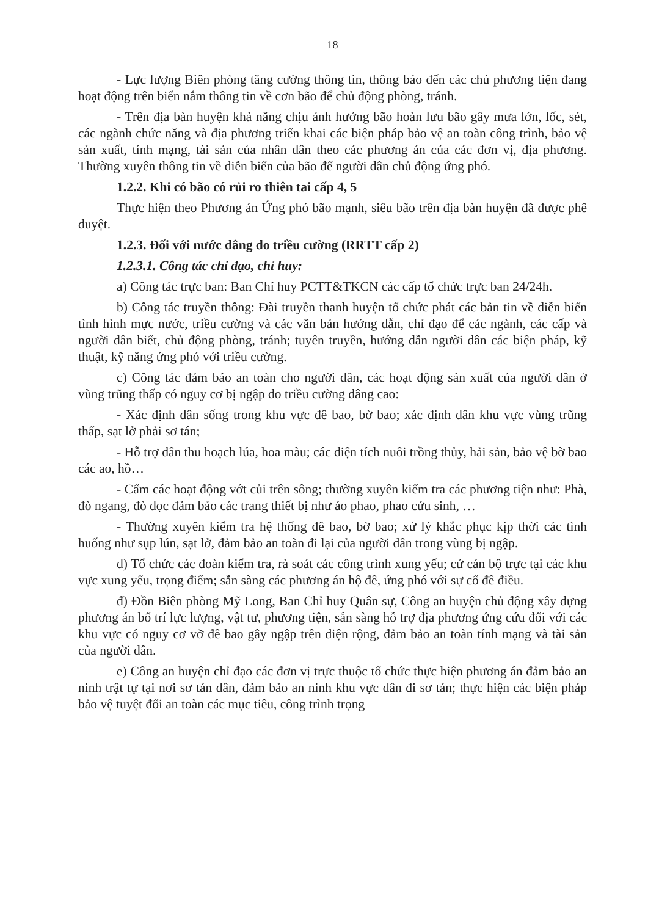18
- Lực lượng Biên phòng tăng cường thông tin, thông báo đến các chủ phương tiện đang hoạt động trên biển nắm thông tin về cơn bão để chủ động phòng, tránh.
- Trên địa bàn huyện khả năng chịu ảnh hưởng bão hoàn lưu bão gây mưa lớn, lốc, sét, các ngành chức năng và địa phương triển khai các biện pháp bảo vệ an toàn công trình, bảo vệ sản xuất, tính mạng, tài sản của nhân dân theo các phương án của các đơn vị, địa phương. Thường xuyên thông tin về diễn biến của bão để người dân chủ động ứng phó.
1.2.2. Khi có bão có rủi ro thiên tai cấp 4, 5
Thực hiện theo Phương án Ứng phó bão mạnh, siêu bão trên địa bàn huyện đã được phê duyệt.
1.2.3. Đối với nước dâng do triều cường (RRTT cấp 2)
1.2.3.1. Công tác chỉ đạo, chỉ huy:
a) Công tác trực ban: Ban Chỉ huy PCTT&TKCN các cấp tổ chức trực ban 24/24h.
b) Công tác truyền thông: Đài truyền thanh huyện tổ chức phát các bản tin về diễn biến tình hình mực nước, triều cường và các văn bản hướng dẫn, chỉ đạo để các ngành, các cấp và người dân biết, chủ động phòng, tránh; tuyên truyền, hướng dẫn người dân các biện pháp, kỹ thuật, kỹ năng ứng phó với triều cường.
c) Công tác đảm bảo an toàn cho người dân, các hoạt động sản xuất của người dân ở vùng trũng thấp có nguy cơ bị ngập do triều cường dâng cao:
- Xác định dân sống trong khu vực đê bao, bờ bao; xác định dân khu vực vùng trũng thấp, sạt lở phải sơ tán;
- Hỗ trợ dân thu hoạch lúa, hoa màu; các diện tích nuôi trồng thủy, hải sản, bảo vệ bờ bao các ao, hồ…
- Cấm các hoạt động vớt củi trên sông; thường xuyên kiểm tra các phương tiện như: Phà, đò ngang, đò dọc đảm bảo các trang thiết bị như áo phao, phao cứu sinh, …
- Thường xuyên kiểm tra hệ thống đê bao, bờ bao; xử lý khắc phục kịp thời các tình huống như sụp lún, sạt lở, đảm bảo an toàn đi lại của người dân trong vùng bị ngập.
d) Tổ chức các đoàn kiểm tra, rà soát các công trình xung yếu; cử cán bộ trực tại các khu vực xung yếu, trọng điểm; sẵn sàng các phương án hộ đê, ứng phó với sự cố đê điều.
đ) Đồn Biên phòng Mỹ Long, Ban Chỉ huy Quân sự, Công an huyện chủ động xây dựng phương án bố trí lực lượng, vật tư, phương tiện, sẵn sàng hỗ trợ địa phương ứng cứu đối với các khu vực có nguy cơ vỡ đê bao gây ngập trên diện rộng, đảm bảo an toàn tính mạng và tài sản của người dân.
e) Công an huyện chỉ đạo các đơn vị trực thuộc tổ chức thực hiện phương án đảm bảo an ninh trật tự tại nơi sơ tán dân, đảm bảo an ninh khu vực dân đi sơ tán; thực hiện các biện pháp bảo vệ tuyệt đối an toàn các mục tiêu, công trình trọng